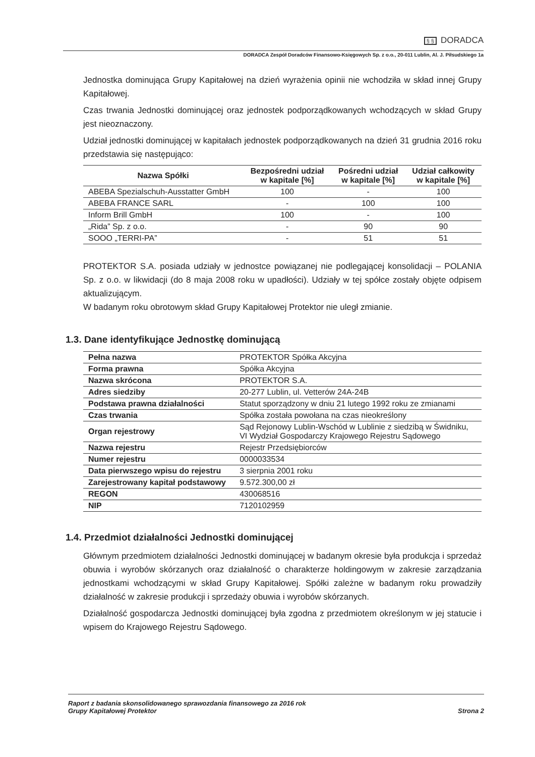§ § DORADCA
DORADCA Zespół Doradców Finansowo-Księgowych Sp. z o.o., 20-011 Lublin, Al. J. Piłsudskiego 1a
Jednostka dominująca Grupy Kapitałowej na dzień wyrażenia opinii nie wchodziła w skład innej Grupy Kapitałowej.
Czas trwania Jednostki dominującej oraz jednostek podporządkowanych wchodzących w skład Grupy jest nieoznaczony.
Udział jednostki dominującej w kapitałach jednostek podporządkowanych na dzień 31 grudnia 2016 roku przedstawia się następująco:
| Nazwa Spółki | Bezpośredni udział w kapitale [%] | Pośredni udział w kapitale [%] | Udział całkowity w kapitale [%] |
| --- | --- | --- | --- |
| ABEBA Spezialschuh-Ausstatter GmbH | 100 | - | 100 |
| ABEBA FRANCE SARL | - | 100 | 100 |
| Inform Brill GmbH | 100 | - | 100 |
| „Rida” Sp. z o.o. | - | 90 | 90 |
| SOOO „TERRI-PA” | - | 51 | 51 |
PROTEKTOR S.A. posiada udziały w jednostce powiązanej nie podlegającej konsolidacji – POLANIA Sp. z o.o. w likwidacji (do 8 maja 2008 roku w upadłości). Udziały w tej spółce zostały objęte odpisem aktualizującym.
W badanym roku obrotowym skład Grupy Kapitałowej Protektor nie uległ zmianie.
1.3. Dane identyfikujące Jednostkę dominującą
| Pełna nazwa | PROTEKTOR Spółka Akcyjna |
| Forma prawna | Spółka Akcyjna |
| Nazwa skrócona | PROTEKTOR S.A. |
| Adres siedziby | 20-277 Lublin, ul. Vetterów 24A-24B |
| Podstawa prawna działalności | Statut sporządzony w dniu 21 lutego 1992 roku ze zmianami |
| Czas trwania | Spółka została powołana na czas nieokreślony |
| Organ rejestrowy | Sąd Rejonowy Lublin-Wschód w Lublinie z siedzibą w Świdniku, VI Wydział Gospodarczy Krajowego Rejestru Sądowego |
| Nazwa rejestru | Rejestr Przedsiębiorców |
| Numer rejestru | 0000033534 |
| Data pierwszego wpisu do rejestru | 3 sierpnia 2001 roku |
| Zarejestrowany kapitał podstawowy | 9.572.300,00 zł |
| REGON | 430068516 |
| NIP | 7120102959 |
1.4. Przedmiot działalności Jednostki dominującej
Głównym przedmiotem działalności Jednostki dominującej w badanym okresie była produkcja i sprzedaż obuwia i wyrobów skórzanych oraz działalność o charakterze holdingowym w zakresie zarządzania jednostkami wchodzącymi w skład Grupy Kapitałowej. Spółki zależne w badanym roku prowadziły działalność w zakresie produkcji i sprzedaży obuwia i wyrobów skórzanych.
Działalność gospodarcza Jednostki dominującej była zgodna z przedmiotem określonym w jej statucie i wpisem do Krajowego Rejestru Sądowego.
Raport z badania skonsolidowanego sprawozdania finansowego za 2016 rok
Grupy Kapitałowej Protektor
Strona 2